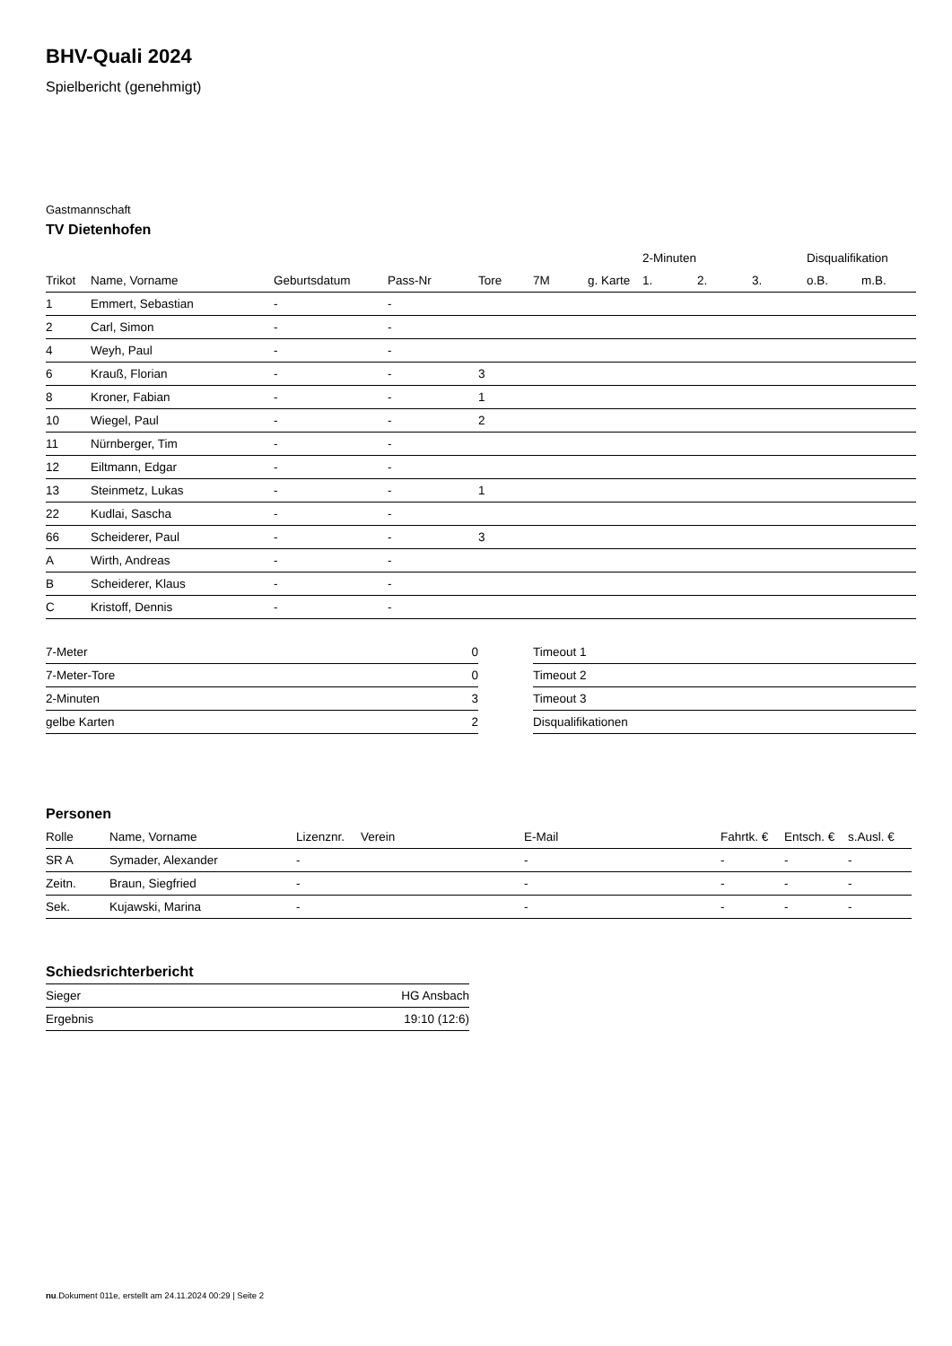BHV-Quali 2024
Spielbericht (genehmigt)
Gastmannschaft
TV Dietenhofen
| | | | | | | | 2-Minuten | | | Disqualifikation | |
| --- | --- | --- | --- | --- | --- | --- | --- | --- | --- | --- | --- |
| Trikot | Name, Vorname | Geburtsdatum | Pass-Nr | Tore | 7M | g. Karte | 1. | 2. | 3. | o.B. | m.B. |
| 1 | Emmert, Sebastian | - | - | | | | | | | | |
| 2 | Carl, Simon | - | - | | | | | | | | |
| 4 | Weyh, Paul | - | - | | | | | | | | |
| 6 | Krauß, Florian | - | - | 3 | | | | | | | |
| 8 | Kroner, Fabian | - | - | 1 | | | | | | | |
| 10 | Wiegel, Paul | - | - | 2 | | | | | | | |
| 11 | Nürnberger, Tim | - | - | | | | | | | | |
| 12 | Eiltmann, Edgar | - | - | | | | | | | | |
| 13 | Steinmetz, Lukas | - | - | 1 | | | | | | | |
| 22 | Kudlai, Sascha | - | - | | | | | | | | |
| 66 | Scheiderer, Paul | - | - | 3 | | | | | | | |
| A | Wirth, Andreas | - | - | | | | | | | | |
| B | Scheiderer, Klaus | - | - | | | | | | | | |
| C | Kristoff, Dennis | - | - | | | | | | | | |
| 7-Meter | 0 |
| 7-Meter-Tore | 0 |
| 2-Minuten | 3 |
| gelbe Karten | 2 |
| Timeout 1 |
| Timeout 2 |
| Timeout 3 |
| Disqualifikationen |
Personen
| Rolle | Name, Vorname | Lizenznr. | Verein | E-Mail | Fahrtk. € | Entsch. € | s.Ausl. € |
| --- | --- | --- | --- | --- | --- | --- | --- |
| SR A | Symader, Alexander | - | | - | - | - | - |
| Zeitn. | Braun, Siegfried | - | | - | - | - | - |
| Sek. | Kujawski, Marina | - | | - | - | - | - |
Schiedsrichterbericht
| Sieger | HG Ansbach |
| Ergebnis | 19:10 (12:6) |
nu.Dokument 011e, erstellt am 24.11.2024 00:29 | Seite 2